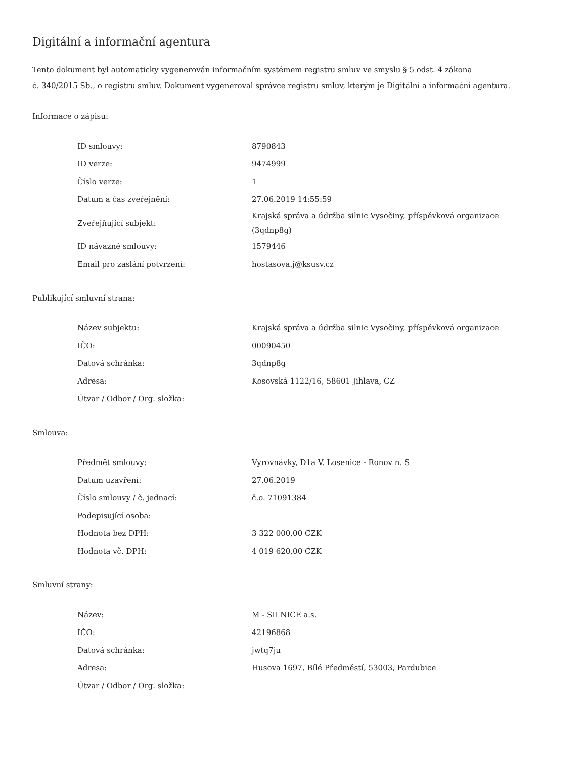Digitální a informační agentura
Tento dokument byl automaticky vygenerován informačním systémem registru smluv ve smyslu § 5 odst. 4 zákona
č. 340/2015 Sb., o registru smluv. Dokument vygeneroval správce registru smluv, kterým je Digitální a informační agentura.
Informace o zápisu:
| ID smlouvy: | 8790843 |
| ID verze: | 9474999 |
| Číslo verze: | 1 |
| Datum a čas zveřejnění: | 27.06.2019 14:55:59 |
| Zveřejňující subjekt: | Krajská správa a údržba silnic Vysočiny, příspěvková organizace (3qdnp8g) |
| ID návazné smlouvy: | 1579446 |
| Email pro zaslání potvrzení: | hostasova.j@ksusv.cz |
Publikující smluvní strana:
| Název subjektu: | Krajská správa a údržba silnic Vysočiny, příspěvková organizace |
| IČO: | 00090450 |
| Datová schránka: | 3qdnp8g |
| Adresa: | Kosovská 1122/16, 58601 Jihlava, CZ |
| Útvar / Odbor / Org. složka: | |
Smlouva:
| Předmět smlouvy: | Vyrovnávky, D1a V. Losenice - Ronov n. S |
| Datum uzavření: | 27.06.2019 |
| Číslo smlouvy / č. jednací: | č.o. 71091384 |
| Podepisující osoba: | |
| Hodnota bez DPH: | 3 322 000,00 CZK |
| Hodnota vč. DPH: | 4 019 620,00 CZK |
Smluvní strany:
| Název: | M - SILNICE a.s. |
| IČO: | 42196868 |
| Datová schránka: | jwtq7ju |
| Adresa: | Husova 1697, Bílé Předměstí, 53003, Pardubice |
| Útvar / Odbor / Org. složka: | |